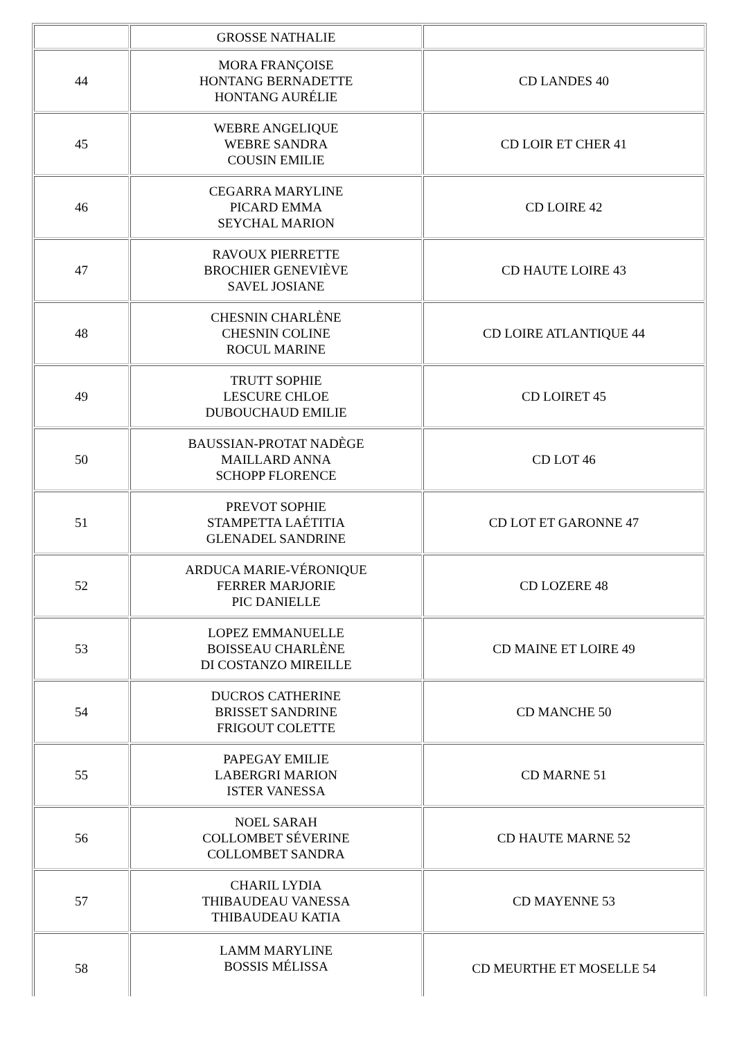| | GROSSE NATHALIE | |
| 44 | MORA FRANÇOISE HONTANG BERNADETTE HONTANG AURÉLIE | CD LANDES 40 |
| 45 | WEBRE ANGELIQUE WEBRE SANDRA COUSIN EMILIE | CD LOIR ET CHER 41 |
| 46 | CEGARRA MARYLINE PICARD EMMA SEYCHAL MARION | CD LOIRE 42 |
| 47 | RAVOUX PIERRETTE BROCHIER GENEVIÈVE SAVEL JOSIANE | CD HAUTE LOIRE 43 |
| 48 | CHESNIN CHARLÈNE CHESNIN COLINE ROCUL MARINE | CD LOIRE ATLANTIQUE 44 |
| 49 | TRUTT SOPHIE LESCURE CHLOE DUBOUCHAUD EMILIE | CD LOIRET 45 |
| 50 | BAUSSIAN-PROTAT NADÈGE MAILLARD ANNA SCHOPP FLORENCE | CD LOT 46 |
| 51 | PREVOT SOPHIE STAMPETTA LAÉTITIA GLENADEL SANDRINE | CD LOT ET GARONNE 47 |
| 52 | ARDUCA MARIE-VÉRONIQUE FERRER MARJORIE PIC DANIELLE | CD LOZERE 48 |
| 53 | LOPEZ EMMANUELLE BOISSEAU CHARLÈNE DI COSTANZO MIREILLE | CD MAINE ET LOIRE 49 |
| 54 | DUCROS CATHERINE BRISSET SANDRINE FRIGOUT COLETTE | CD MANCHE 50 |
| 55 | PAPEGAY EMILIE LABERGRI MARION ISTER VANESSA | CD MARNE 51 |
| 56 | NOEL SARAH COLLOMBET SÉVERINE COLLOMBET SANDRA | CD HAUTE MARNE 52 |
| 57 | CHARIL LYDIA THIBAUDEAU VANESSA THIBAUDEAU KATIA | CD MAYENNE 53 |
| 58 | LAMM MARYLINE BOSSIS MÉLISSA | CD MEURTHE ET MOSELLE 54 |